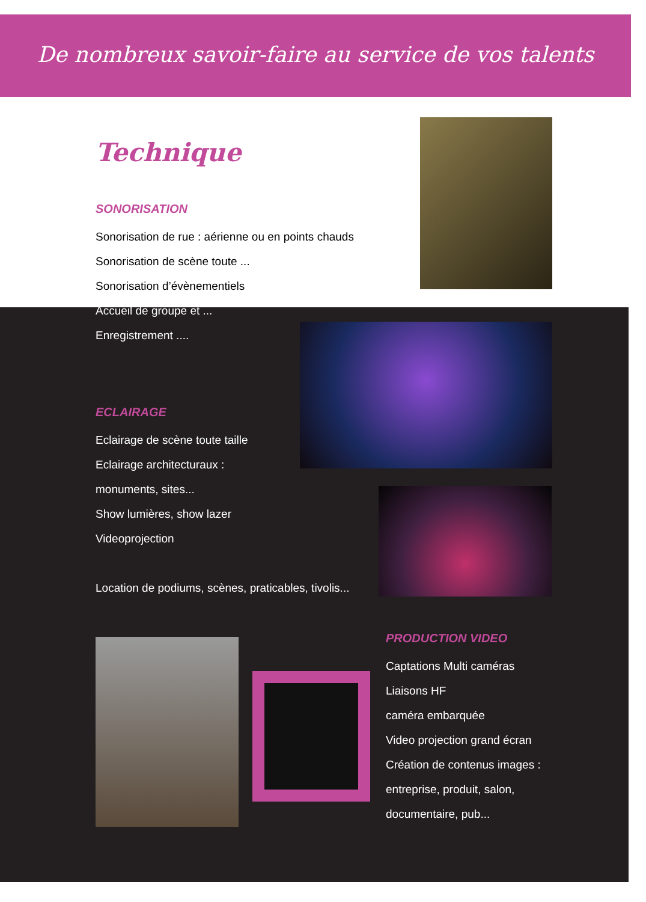De nombreux savoir-faire au service de vos talents
Technique
SONORISATION
Sonorisation de rue : aérienne ou en points chauds
Sonorisation de scène toute ...
Sonorisation d’évènementiels
Accueil de groupe et ...
Enregistrement ....
ECLAIRAGE
Eclairage de scène toute taille
Eclairage architecturaux :
monuments, sites...
Show lumières, show lazer
Videoprojection
Location de podiums, scènes, praticables, tivolis...
PRODUCTION VIDEO
Captations Multi caméras
Liaisons HF
caméra embarquée
Video projection grand écran
Création de contenus images :
entreprise, produit, salon,
documentaire, pub...